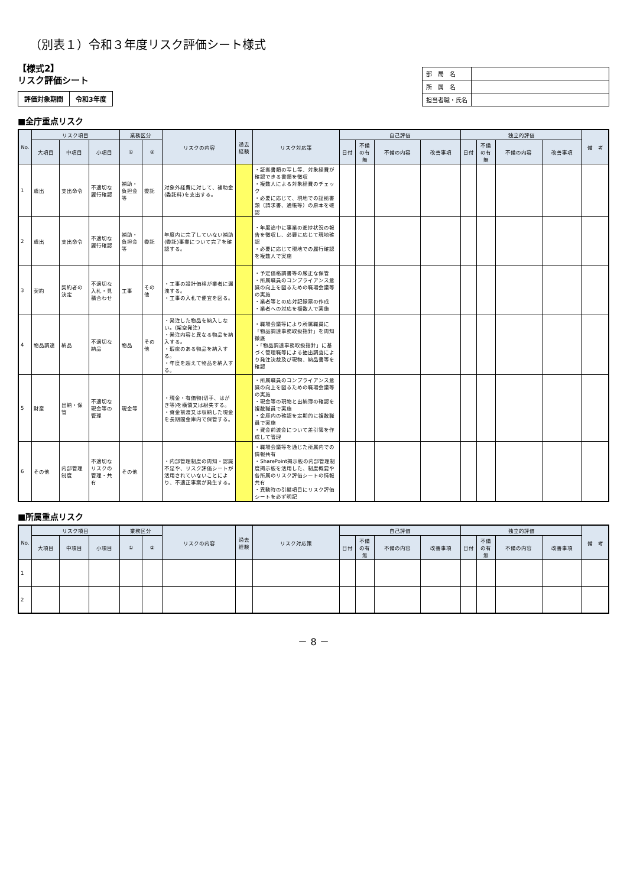（別表１）令和３年度リスク評価シート様式
【様式2】
リスク評価シート
| 評価対象期間 | 令和3年度 |
| 部 局 名 | |
| 所 属 名 | |
| 担当者職・氏名 | |
■全庁重点リスク
| No. | リスク項目 | | | 業務区分 | | リスクの内容 | 過去経験 | リスク対応策 | 自己評価 | | | | 独立的評価 | | | | 備 考 |
| --- | --- | --- | --- | --- | --- | --- | --- | --- | --- | --- | --- | --- | --- | --- | --- | --- | --- |
| | 大項目 | 中項目 | 小項目 | ① | ② | | | | 日付 | 不備の有無 | 不備の内容 | 改善事項 | 日付 | 不備の有無 | 不備の内容 | 改善事項 | |
| 1 | 歳出 | 支出命令 | 不適切な履行確認 | 補助・負担金等 | 委託 | 対象外経費に対して、補助金(委託料)を支出する。 | | ・証拠書類の写し等、対象経費が確認できる書類を徴収 ・複数人による対象経費のチェック ・必要に応じて、現地での証拠書類（請求書、通帳等）の原本を確認 | | | | | | | | | |
| 2 | 歳出 | 支出命令 | 不適切な履行確認 | 補助・負担金等 | 委託 | 年度内に完了していない補助(委託)事業について完了を確認する。 | | ・年度途中に事業の進捗状況の報告を徴収し、必要に応じて現地確認 ・必要に応じて現地での履行確認を複数人で実施 | | | | | | | | | |
| 3 | 契約 | 契約者の決定 | 不適切な入札・見積合わせ | 工事 | その他 | ・工事の設計価格が業者に漏洩する。 ・工事の入札で便宜を図る。 | | ・予定価格調書等の厳正な保管 ・所属職員のコンプライアンス意識の向上を図るための職場会議等の実施 ・業者等との応対記録票の作成 ・業者への対応を複数人で実施 | | | | | | | | | |
| 4 | 物品調達 | 納品 | 不適切な納品 | 物品 | その他 | ・発注した物品を納入しない。(架空発注) ・発注内容と異なる物品を納入する。 ・瑕疵のある物品を納入する。 ・年度を超えて物品を納入する。 | | ・職場会議等により所属職員に「物品調達事務取扱指針」を周知徹底 ・「物品調達事務取扱指針」に基づく管理職等による抽出調査により発注決裁及び現物、納品書等を確認 | | | | | | | | | |
| 5 | 財産 | 出納・保管 | 不適切な現金等の管理 | 現金等 | | ・現金・有価物(切手、はがき等)を横領又は紛失する。 ・資金前渡又は収納した現金を長期間金庫内で保管する。 | | ・所属職員のコンプライアンス意識の向上を図るための職場会議等の実施 ・現金等の現物と出納簿の確認を複数職員で実施 ・金庫内の確認を定期的に複数職員で実施 ・資金前渡金について差引簿を作成して管理 | | | | | | | | | |
| 6 | その他 | 内部管理制度 | 不適切なリスクの管理・共有 | その他 | | ・内部管理制度の周知・認識不足や、リスク評価シートが活用されていないことにより、不適正事案が発生する。 | | ・職場会議等を通じた所属内での情報共有 ・SharePoint掲示板の内部管理制度掲示板を活用した、制度概要や各所属のリスク評価シートの情報共有 ・異動時の引継項目にリスク評価シートを必ず明記 | | | | | | | | | |
■所属重点リスク
| No. | リスク項目 | | | 業務区分 | | リスクの内容 | 過去経験 | リスク対応策 | 自己評価 | | | | 独立的評価 | | | | 備 考 |
| --- | --- | --- | --- | --- | --- | --- | --- | --- | --- | --- | --- | --- | --- | --- | --- | --- | --- |
| | 大項目 | 中項目 | 小項目 | ① | ② | | | | 日付 | 不備の有無 | 不備の内容 | 改善事項 | 日付 | 不備の有無 | 不備の内容 | 改善事項 | |
| 1 | | | | | | | | | | | | | | | | | |
| 2 | | | | | | | | | | | | | | | | | |
－ 8 －